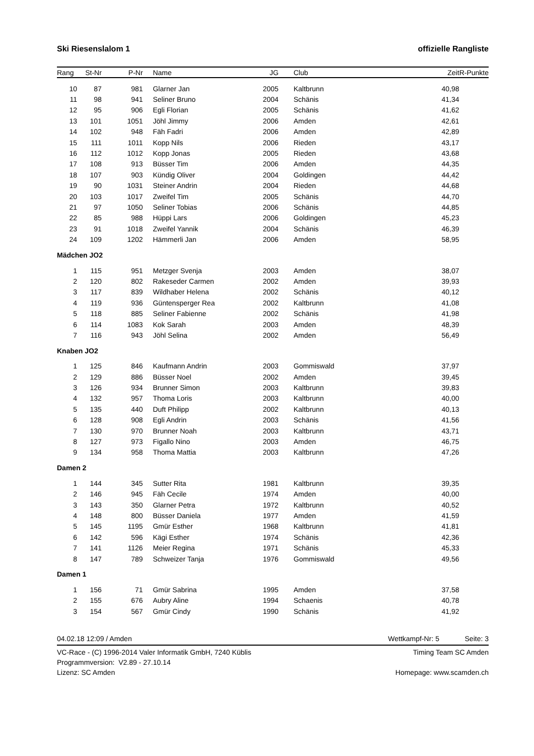Ski Riesenslalom 1 offizielle Rangliste
| Rang | St-Nr | P-Nr | | Name | JG | | Club | Zeit | R-Punkte |
| --- | --- | --- | --- | --- | --- | --- | --- | --- | --- |
| 10 | 87 | 981 | | Glarner Jan | 2005 | | Kaltbrunn | 40,98 | |
| 11 | 98 | 941 | | Seliner Bruno | 2004 | | Schänis | 41,34 | |
| 12 | 95 | 906 | | Egli Florian | 2005 | | Schänis | 41,62 | |
| 13 | 101 | 1051 | | Jöhl Jimmy | 2006 | | Amden | 42,61 | |
| 14 | 102 | 948 | | Fäh Fadri | 2006 | | Amden | 42,89 | |
| 15 | 111 | 1011 | | Kopp Nils | 2006 | | Rieden | 43,17 | |
| 16 | 112 | 1012 | | Kopp Jonas | 2005 | | Rieden | 43,68 | |
| 17 | 108 | 913 | | Büsser Tim | 2006 | | Amden | 44,35 | |
| 18 | 107 | 903 | | Kündig Oliver | 2004 | | Goldingen | 44,42 | |
| 19 | 90 | 1031 | | Steiner Andrin | 2004 | | Rieden | 44,68 | |
| 20 | 103 | 1017 | | Zweifel Tim | 2005 | | Schänis | 44,70 | |
| 21 | 97 | 1050 | | Seliner Tobias | 2006 | | Schänis | 44,85 | |
| 22 | 85 | 988 | | Hüppi Lars | 2006 | | Goldingen | 45,23 | |
| 23 | 91 | 1018 | | Zweifel Yannik | 2004 | | Schänis | 46,39 | |
| 24 | 109 | 1202 | | Hämmerli Jan | 2006 | | Amden | 58,95 | |
| Mädchen JO2 | | | | | | | | | |
| 1 | 115 | 951 | | Metzger Svenja | 2003 | | Amden | 38,07 | |
| 2 | 120 | 802 | | Rakeseder Carmen | 2002 | | Amden | 39,93 | |
| 3 | 117 | 839 | | Wildhaber Helena | 2002 | | Schänis | 40,12 | |
| 4 | 119 | 936 | | Güntensperger Rea | 2002 | | Kaltbrunn | 41,08 | |
| 5 | 118 | 885 | | Seliner Fabienne | 2002 | | Schänis | 41,98 | |
| 6 | 114 | 1083 | | Kok Sarah | 2003 | | Amden | 48,39 | |
| 7 | 116 | 943 | | Jöhl Selina | 2002 | | Amden | 56,49 | |
| Knaben JO2 | | | | | | | | | |
| 1 | 125 | 846 | | Kaufmann Andrin | 2003 | | Gommiswald | 37,97 | |
| 2 | 129 | 886 | | Büsser Noel | 2002 | | Amden | 39,45 | |
| 3 | 126 | 934 | | Brunner Simon | 2003 | | Kaltbrunn | 39,83 | |
| 4 | 132 | 957 | | Thoma Loris | 2003 | | Kaltbrunn | 40,00 | |
| 5 | 135 | 440 | | Duft Philipp | 2002 | | Kaltbrunn | 40,13 | |
| 6 | 128 | 908 | | Egli Andrin | 2003 | | Schänis | 41,56 | |
| 7 | 130 | 970 | | Brunner Noah | 2003 | | Kaltbrunn | 43,71 | |
| 8 | 127 | 973 | | Figallo Nino | 2003 | | Amden | 46,75 | |
| 9 | 134 | 958 | | Thoma Mattia | 2003 | | Kaltbrunn | 47,26 | |
| Damen 2 | | | | | | | | | |
| 1 | 144 | 345 | | Sutter Rita | 1981 | | Kaltbrunn | 39,35 | |
| 2 | 146 | 945 | | Fäh Cecile | 1974 | | Amden | 40,00 | |
| 3 | 143 | 350 | | Glarner Petra | 1972 | | Kaltbrunn | 40,52 | |
| 4 | 148 | 800 | | Büsser Daniela | 1977 | | Amden | 41,59 | |
| 5 | 145 | 1195 | | Gmür Esther | 1968 | | Kaltbrunn | 41,81 | |
| 6 | 142 | 596 | | Kägi Esther | 1974 | | Schänis | 42,36 | |
| 7 | 141 | 1126 | | Meier Regina | 1971 | | Schänis | 45,33 | |
| 8 | 147 | 789 | | Schweizer Tanja | 1976 | | Gommiswald | 49,56 | |
| Damen 1 | | | | | | | | | |
| 1 | 156 | 71 | | Gmür Sabrina | 1995 | | Amden | 37,58 | |
| 2 | 155 | 676 | | Aubry Aline | 1994 | | Schaenis | 40,78 | |
| 3 | 154 | 567 | | Gmür Cindy | 1990 | | Schänis | 41,92 | |
04.02.18 12:09 / Amden Wettkampf-Nr: 5 Seite: 3
VC-Race - (C) 1996-2014 Valer Informatik GmbH, 7240 Küblis
Programmversion: V2.89 - 27.10.14
Lizenz: SC Amden Timing Team SC Amden
Homepage: www.scamden.ch